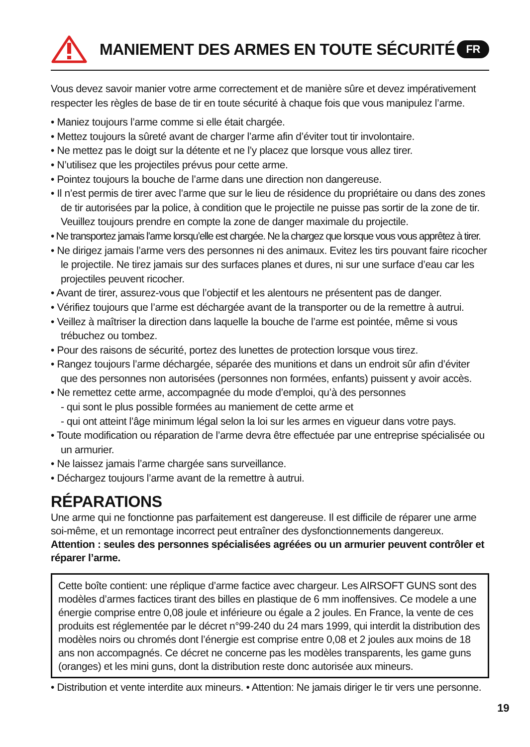MANIEMENT DES ARMES EN TOUTE SÉCURITÉ
FR
Vous devez savoir manier votre arme correctement et de manière sûre et devez impérativement respecter les règles de base de tir en toute sécurité à chaque fois que vous manipulez l’arme.
• Maniez toujours l’arme comme si elle était chargée.
• Mettez toujours la sûreté avant de charger l’arme afin d’éviter tout tir involontaire.
• Ne mettez pas le doigt sur la détente et ne l’y placez que lorsque vous allez tirer.
• N’utilisez que les projectiles prévus pour cette arme.
• Pointez toujours la bouche de l’arme dans une direction non dangereuse.
• Il n’est permis de tirer avec l’arme que sur le lieu de résidence du propriétaire ou dans des zones de tir autorisées par la police, à condition que le projectile ne puisse pas sortir de la zone de tir. Veuillez toujours prendre en compte la zone de danger maximale du projectile.
• Ne transportez jamais l’arme lorsqu’elle est chargée. Ne la chargez que lorsque vous vous apprêtez à tirer.
• Ne dirigez jamais l’arme vers des personnes ni des animaux. Evitez les tirs pouvant faire ricocher le projectile. Ne tirez jamais sur des surfaces planes et dures, ni sur une surface d’eau car les projectiles peuvent ricocher.
• Avant de tirer, assurez-vous que l’objectif et les alentours ne présentent pas de danger.
• Vérifiez toujours que l’arme est déchargée avant de la transporter ou de la remettre à autrui.
• Veillez à maîtriser la direction dans laquelle la bouche de l’arme est pointée, même si vous trébuchez ou tombez.
• Pour des raisons de sécurité, portez des lunettes de protection lorsque vous tirez.
• Rangez toujours l’arme déchargée, séparée des munitions et dans un endroit sûr afin d’éviter que des personnes non autorisées (personnes non formées, enfants) puissent y avoir accès.
• Ne remettez cette arme, accompagnée du mode d’emploi, qu’à des personnes
- qui sont le plus possible formées au maniement de cette arme et
- qui ont atteint l’âge minimum légal selon la loi sur les armes en vigueur dans votre pays.
• Toute modification ou réparation de l’arme devra être effectuée par une entreprise spécialisée ou un armurier.
• Ne laissez jamais l’arme chargée sans surveillance.
• Déchargez toujours l’arme avant de la remettre à autrui.
RÉPARATIONS
Une arme qui ne fonctionne pas parfaitement est dangereuse. Il est difficile de réparer une arme soi-même, et un remontage incorrect peut entraîner des dysfonctionnements dangereux. Attention : seules des personnes spécialisées agréées ou un armurier peuvent contrôler et réparer l’arme.
Cette boîte contient: une réplique d’arme factice avec chargeur. Les AIRSOFT GUNS sont des modèles d’armes factices tirant des billes en plastique de 6 mm inoffensives. Ce modele a une énergie comprise entre 0,08 joule et inférieure ou égale a 2 joules. En France, la vente de ces produits est réglementée par le décret n°99-240 du 24 mars 1999, qui interdit la distribution des modèles noirs ou chromés dont l’énergie est comprise entre 0,08 et 2 joules aux moins de 18 ans non accompagnés. Ce décret ne concerne pas les modèles transparents, les game guns (oranges) et les mini guns, dont la distribution reste donc autorisée aux mineurs.
• Distribution et vente interdite aux mineurs. • Attention: Ne jamais diriger le tir vers une personne.
19